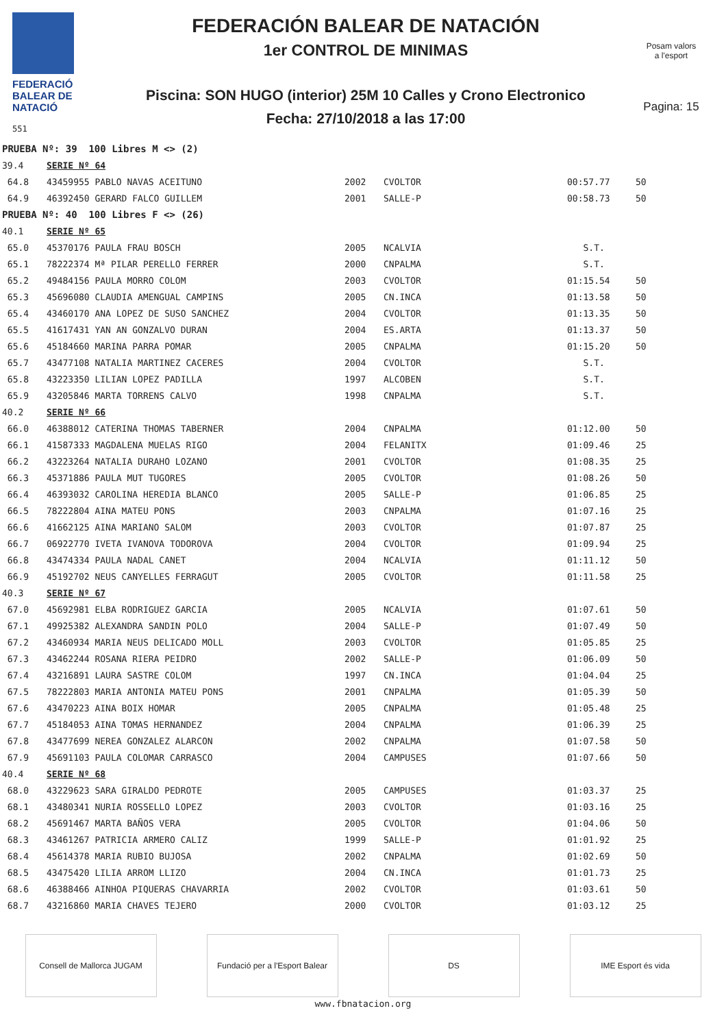FEDERACIÓ
BALEAR DE
NATACIÓ
551
FEDERACIÓN BALEAR DE NATACIÓN
1er CONTROL DE MINIMAS
Piscina: SON HUGO (interior) 25M 10 Calles y Crono Electronico
Fecha: 27/10/2018 a las 17:00
Posam valors
a l'esport
Pagina: 15
| PRUEBA Nº: 39 100 Libres M <> (2) | | | | | |
| 39.4 | SERIE Nº 64 | | | | |
| 64.8 | 43459955 PABLO NAVAS ACEITUNO | 2002 | CVOLTOR | 00:57.77 | 50 |
| 64.9 | 46392450 GERARD FALCO GUILLEM | 2001 | SALLE-P | 00:58.73 | 50 |
| PRUEBA Nº: 40 100 Libres F <> (26) | | | | | |
| 40.1 | SERIE Nº 65 | | | | |
| 65.0 | 45370176 PAULA FRAU BOSCH | 2005 | NCALVIA | S.T. | |
| 65.1 | 78222374 Mª PILAR PERELLO FERRER | 2000 | CNPALMA | S.T. | |
| 65.2 | 49484156 PAULA MORRO COLOM | 2003 | CVOLTOR | 01:15.54 | 50 |
| 65.3 | 45696080 CLAUDIA AMENGUAL CAMPINS | 2005 | CN.INCA | 01:13.58 | 50 |
| 65.4 | 43460170 ANA LOPEZ DE SUSO SANCHEZ | 2004 | CVOLTOR | 01:13.35 | 50 |
| 65.5 | 41617431 YAN AN GONZALVO DURAN | 2004 | ES.ARTA | 01:13.37 | 50 |
| 65.6 | 45184660 MARINA PARRA POMAR | 2005 | CNPALMA | 01:15.20 | 50 |
| 65.7 | 43477108 NATALIA MARTINEZ CACERES | 2004 | CVOLTOR | S.T. | |
| 65.8 | 43223350 LILIAN LOPEZ PADILLA | 1997 | ALCOBEN | S.T. | |
| 65.9 | 43205846 MARTA TORRENS CALVO | 1998 | CNPALMA | S.T. | |
| 40.2 | SERIE Nº 66 | | | | |
| 66.0 | 46388012 CATERINA THOMAS TABERNER | 2004 | CNPALMA | 01:12.00 | 50 |
| 66.1 | 41587333 MAGDALENA MUELAS RIGO | 2004 | FELANITX | 01:09.46 | 25 |
| 66.2 | 43223264 NATALIA DURAHO LOZANO | 2001 | CVOLTOR | 01:08.35 | 25 |
| 66.3 | 45371886 PAULA MUT TUGORES | 2005 | CVOLTOR | 01:08.26 | 50 |
| 66.4 | 46393032 CAROLINA HEREDIA BLANCO | 2005 | SALLE-P | 01:06.85 | 25 |
| 66.5 | 78222804 AINA MATEU PONS | 2003 | CNPALMA | 01:07.16 | 25 |
| 66.6 | 41662125 AINA MARIANO SALOM | 2003 | CVOLTOR | 01:07.87 | 25 |
| 66.7 | 06922770 IVETA IVANOVA TODOROVA | 2004 | CVOLTOR | 01:09.94 | 25 |
| 66.8 | 43474334 PAULA NADAL CANET | 2004 | NCALVIA | 01:11.12 | 50 |
| 66.9 | 45192702 NEUS CANYELLES FERRAGUT | 2005 | CVOLTOR | 01:11.58 | 25 |
| 40.3 | SERIE Nº 67 | | | | |
| 67.0 | 45692981 ELBA RODRIGUEZ GARCIA | 2005 | NCALVIA | 01:07.61 | 50 |
| 67.1 | 49925382 ALEXANDRA SANDIN POLO | 2004 | SALLE-P | 01:07.49 | 50 |
| 67.2 | 43460934 MARIA NEUS DELICADO MOLL | 2003 | CVOLTOR | 01:05.85 | 25 |
| 67.3 | 43462244 ROSANA RIERA PEIDRO | 2002 | SALLE-P | 01:06.09 | 50 |
| 67.4 | 43216891 LAURA SASTRE COLOM | 1997 | CN.INCA | 01:04.04 | 25 |
| 67.5 | 78222803 MARIA ANTONIA MATEU PONS | 2001 | CNPALMA | 01:05.39 | 50 |
| 67.6 | 43470223 AINA BOIX HOMAR | 2005 | CNPALMA | 01:05.48 | 25 |
| 67.7 | 45184053 AINA TOMAS HERNANDEZ | 2004 | CNPALMA | 01:06.39 | 25 |
| 67.8 | 43477699 NEREA GONZALEZ ALARCON | 2002 | CNPALMA | 01:07.58 | 50 |
| 67.9 | 45691103 PAULA COLOMAR CARRASCO | 2004 | CAMPUSES | 01:07.66 | 50 |
| 40.4 | SERIE Nº 68 | | | | |
| 68.0 | 43229623 SARA GIRALDO PEDROTE | 2005 | CAMPUSES | 01:03.37 | 25 |
| 68.1 | 43480341 NURIA ROSSELLO LOPEZ | 2003 | CVOLTOR | 01:03.16 | 25 |
| 68.2 | 45691467 MARTA BAÑOS VERA | 2005 | CVOLTOR | 01:04.06 | 50 |
| 68.3 | 43461267 PATRICIA ARMERO CALIZ | 1999 | SALLE-P | 01:01.92 | 25 |
| 68.4 | 45614378 MARIA RUBIO BUJOSA | 2002 | CNPALMA | 01:02.69 | 50 |
| 68.5 | 43475420 LILIA ARROM LLIZO | 2004 | CN.INCA | 01:01.73 | 25 |
| 68.6 | 46388466 AINHOA PIQUERAS CHAVARRIA | 2002 | CVOLTOR | 01:03.61 | 50 |
| 68.7 | 43216860 MARIA CHAVES TEJERO | 2000 | CVOLTOR | 01:03.12 | 25 |
Consell de Mallorca JUGAM Fundació per a l'Esport Balear
DS IME Esport és vida
www.fbnatacion.org